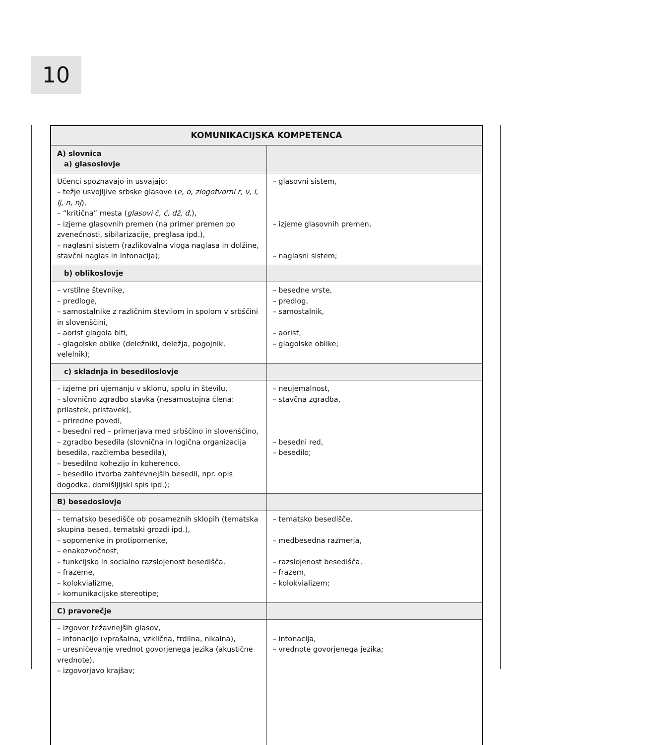10
| KOMUNIKACIJSKA KOMPETENCA | |
| --- | --- |
| A) slovnica a) glasoslovje | |
| Učenci spoznavajo in usvajajo: – težje usvojljive srbske glasove ( e, o, zlogotvorni r, v, l, lj, n, nj ), – “kritična” mesta ( glasovi č, ć, dž, đ, ), – izjeme glasovnih premen (na primer premen po zvenečnosti, sibilarizacije, preglasa ipd.), – naglasni sistem (razlikovalna vloga naglasa in dolžine, stavčni naglas in intonacija); | – glasovni sistem, – izjeme glasovnih premen, – naglasni sistem; |
| b) oblikoslovje | |
| – vrstilne števnike, – predloge, – samostalnike z različnim številom in spolom v srbščini in slovenščini, – aorist glagola biti, – glagolske oblike (deležniki, deležja, pogojnik, velelnik); | – besedne vrste, – predlog, – samostalnik, – aorist, – glagolske oblike; |
| c) skladnja in besediloslovje | |
| – izjeme pri ujemanju v sklonu, spolu in številu, – slovnično zgradbo stavka (nesamostojna člena: prilastek, pristavek), – priredne povedi, – besedni red – primerjava med srbščino in slovenščino, – zgradbo besedila (slovnična in logična organizacija besedila, razčlemba besedila), – besedilno kohezijo in koherenco, – besedilo (tvorba zahtevnejših besedil, npr. opis dogodka, domišljijski spis ipd.); | – neujemalnost, – stavčna zgradba, – besedni red, – besedilo; |
| B) besedoslovje | |
| – tematsko besedišče ob posameznih sklopih (tematska skupina besed, tematski grozdi ipd.), – sopomenke in protipomenke, – enakozvočnost, – funkcijsko in socialno razslojenost besedišča, – frazeme, – kolokvializme, – komunikacijske stereotipe; | – tematsko besedišče, – medbesedna razmerja, – razslojenost besedišča, – frazem, – kolokvializem; |
| C) pravorečje | |
| – izgovor težavnejših glasov, – intonacijo (vprašalna, vzklična, trdilna, nikalna), – uresničevanje vrednot govorjenega jezika (akustične vrednote), – izgovorjavo krajšav; | – intonacija, – vrednote govorjenega jezika; |